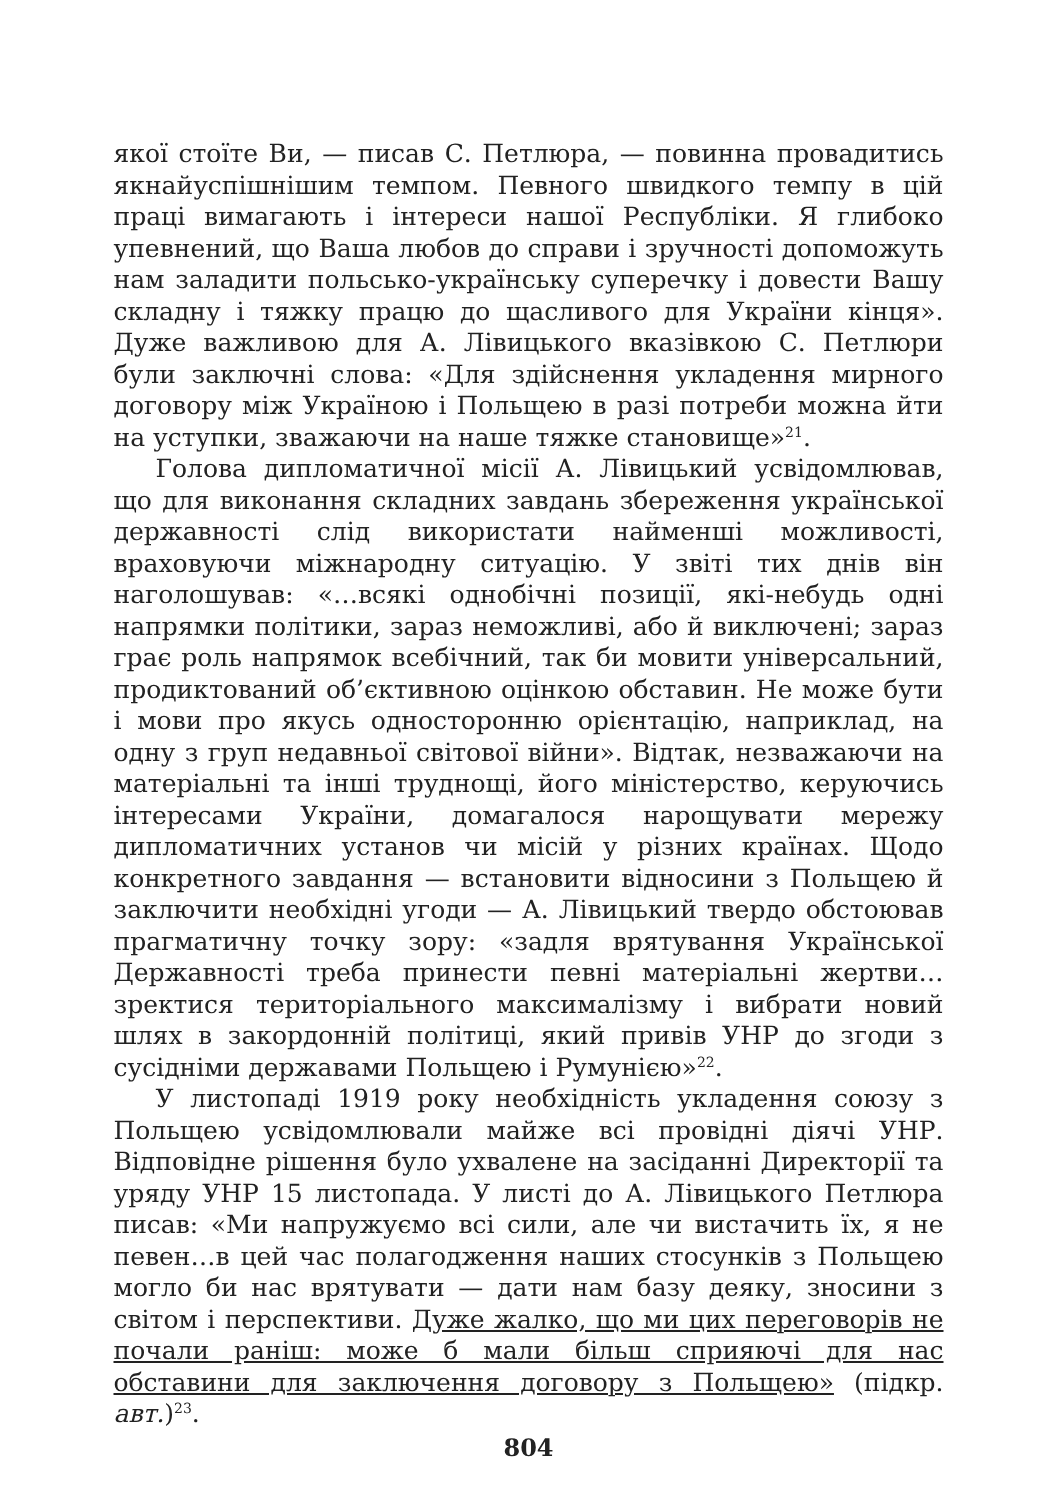якої стоїте Ви, — писав С. Петлюра, — повинна провадитись якнайуспішнішим темпом. Певного швидкого темпу в цій праці вимагають і інтереси нашої Республіки. Я глибоко упевнений, що Ваша любов до справи і зручності допоможуть нам заладити польсько-українську суперечку і довести Вашу складну і тяжку працю до щасливого для України кінця». Дуже важливою для А. Лівицького вказівкою С. Петлюри були заключні слова: «Для здійснення укладення мирного договору між Україною і Польщею в разі потреби можна йти на уступки, зважаючи на наше тяжке становище»<sup>21</sup>.
Голова дипломатичної місії А. Лівицький усвідомлював, що для виконання складних завдань збереження української державності слід використати найменші можливості, враховуючи міжнародну ситуацію. У звіті тих днів він наголошував: «…всякі однобічні позиції, які-небудь одні напрямки політики, зараз неможливі, або й виключені; зараз грає роль напрямок всебічний, так би мовити універсальний, продиктований об’єктивною оцінкою обставин. Не може бути і мови про якусь односторонню орієнтацію, наприклад, на одну з груп недавньої світової війни». Відтак, незважаючи на матеріальні та інші труднощі, його міністерство, керуючись інтересами України, домагалося нарощувати мережу дипломатичних установ чи місій у різних країнах. Щодо конкретного завдання — встановити відносини з Польщею й заключити необхідні угоди — А. Лівицький твердо обстоював прагматичну точку зору: «задля врятування Української Державності треба принести певні матеріальні жертви… зректися територіального максималізму і вибрати новий шлях в закордонній політиці, який привів УНР до згоди з сусідніми державами Польщею і Румунією»<sup>22</sup>.
У листопаді 1919 року необхідність укладення союзу з Польщею усвідомлювали майже всі провідні діячі УНР. Відповідне рішення було ухвалене на засіданні Директорії та уряду УНР 15 листопада. У листі до А. Лівицького Петлюра писав: «Ми напружуємо всі сили, але чи вистачить їх, я не певен…в цей час полагодження наших стосунків з Польщею могло би нас врятувати — дати нам базу деяку, зносини з світом і перспективи. Дуже жалко, що ми цих переговорів не почали раніш: може б мали більш сприяючі для нас обставини для заключення договору з Польщею» (підкр. авт.)<sup>23</sup>.
804